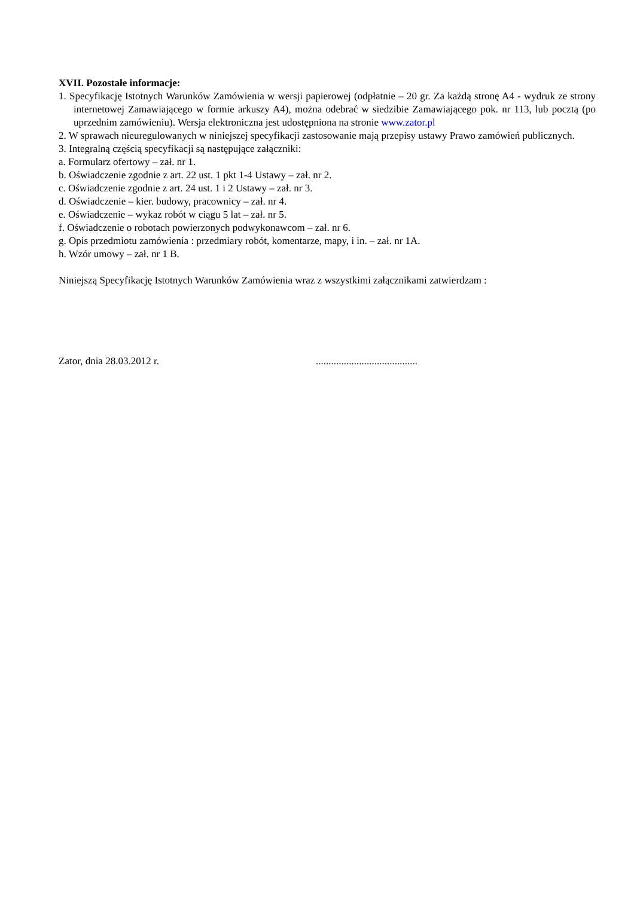XVII. Pozostałe informacje:
1. Specyfikację Istotnych Warunków Zamówienia w wersji papierowej (odpłatnie – 20 gr. Za każdą stronę A4 - wydruk ze strony internetowej Zamawiającego w formie arkuszy A4), można odebrać w siedzibie Zamawiającego pok. nr 113, lub pocztą (po uprzednim zamówieniu). Wersja elektroniczna jest udostępniona na stronie www.zator.pl
2. W sprawach nieuregulowanych w niniejszej specyfikacji zastosowanie mają przepisy ustawy Prawo zamówień publicznych.
3. Integralną częścią specyfikacji są następujące załączniki:
a. Formularz ofertowy – zał. nr 1.
b. Oświadczenie zgodnie z art. 22 ust. 1 pkt 1-4 Ustawy – zał. nr 2.
c. Oświadczenie zgodnie z art. 24 ust. 1 i 2 Ustawy – zał. nr 3.
d. Oświadczenie – kier. budowy, pracownicy – zał. nr 4.
e. Oświadczenie – wykaz robót w ciągu 5 lat – zał. nr 5.
f. Oświadczenie o robotach powierzonych podwykonawcom – zał. nr 6.
g. Opis przedmiotu zamówienia : przedmiary robót, komentarze, mapy, i in. – zał. nr 1A.
h. Wzór umowy – zał. nr 1 B.
Niniejszą Specyfikację Istotnych Warunków Zamówienia wraz z wszystkimi załącznikami zatwierdzam :
Zator, dnia 28.03.2012 r. ........................................